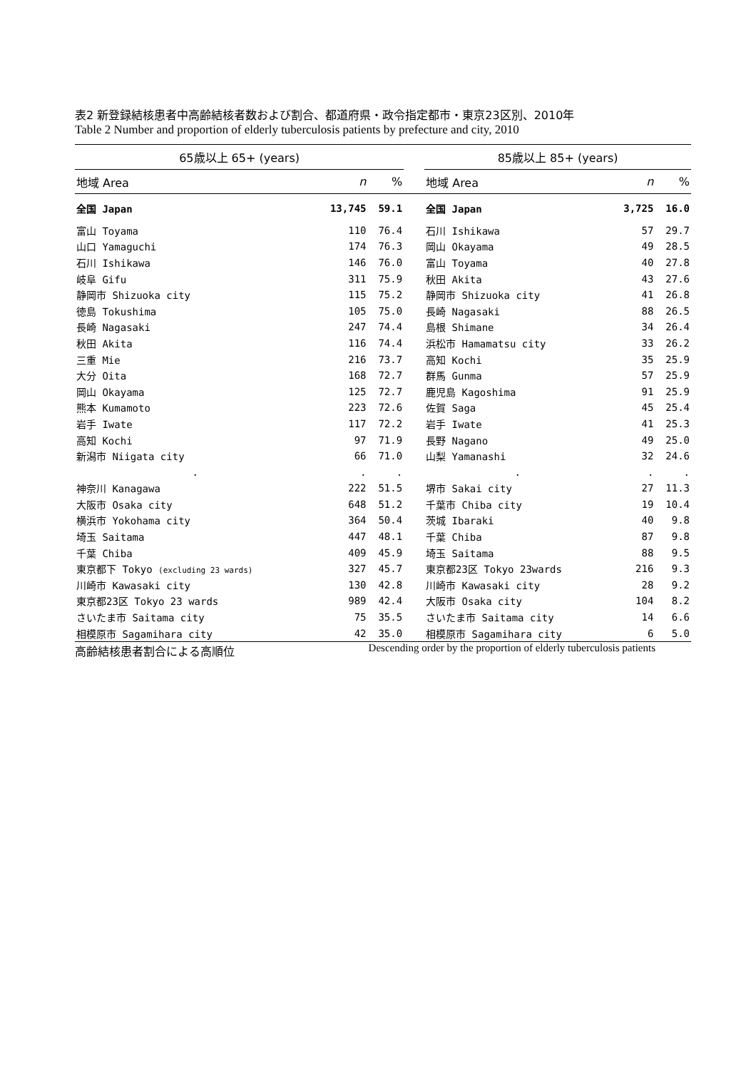表2 新登録結核患者中高齢結核者数および割合、都道府県・政令指定都市・東京23区別、2010年
Table 2 Number and proportion of elderly tuberculosis patients by prefecture and city, 2010
| 65歳以上 65+ (years) | | | | 85歳以上 85+ (years) | | |
| 地域 Area | n | % | | 地域 Area | n | % |
| 全国 Japan | 13,745 | 59.1 | | 全国 Japan | 3,725 | 16.0 |
| 富山 Toyama | 110 | 76.4 | | 石川 Ishikawa | 57 | 29.7 |
| 山口 Yamaguchi | 174 | 76.3 | | 岡山 Okayama | 49 | 28.5 |
| 石川 Ishikawa | 146 | 76.0 | | 富山 Toyama | 40 | 27.8 |
| 岐阜 Gifu | 311 | 75.9 | | 秋田 Akita | 43 | 27.6 |
| 静岡市 Shizuoka city | 115 | 75.2 | | 静岡市 Shizuoka city | 41 | 26.8 |
| 徳島 Tokushima | 105 | 75.0 | | 長崎 Nagasaki | 88 | 26.5 |
| 長崎 Nagasaki | 247 | 74.4 | | 島根 Shimane | 34 | 26.4 |
| 秋田 Akita | 116 | 74.4 | | 浜松市 Hamamatsu city | 33 | 26.2 |
| 三重 Mie | 216 | 73.7 | | 高知 Kochi | 35 | 25.9 |
| 大分 Oita | 168 | 72.7 | | 群馬 Gunma | 57 | 25.9 |
| 岡山 Okayama | 125 | 72.7 | | 鹿児島 Kagoshima | 91 | 25.9 |
| 熊本 Kumamoto | 223 | 72.6 | | 佐賀 Saga | 45 | 25.4 |
| 岩手 Iwate | 117 | 72.2 | | 岩手 Iwate | 41 | 25.3 |
| 高知 Kochi | 97 | 71.9 | | 長野 Nagano | 49 | 25.0 |
| 新潟市 Niigata city | 66 | 71.0 | | 山梨 Yamanashi | 32 | 24.6 |
| . | . | . | | . | . | . |
| 神奈川 Kanagawa | 222 | 51.5 | | 堺市 Sakai city | 27 | 11.3 |
| 大阪市 Osaka city | 648 | 51.2 | | 千葉市 Chiba city | 19 | 10.4 |
| 横浜市 Yokohama city | 364 | 50.4 | | 茨城 Ibaraki | 40 | 9.8 |
| 埼玉 Saitama | 447 | 48.1 | | 千葉 Chiba | 87 | 9.8 |
| 千葉 Chiba | 409 | 45.9 | | 埼玉 Saitama | 88 | 9.5 |
| 東京都下 Tokyo (excluding 23 wards) | 327 | 45.7 | | 東京都23区 Tokyo 23wards | 216 | 9.3 |
| 川崎市 Kawasaki city | 130 | 42.8 | | 川崎市 Kawasaki city | 28 | 9.2 |
| 東京都23区 Tokyo 23 wards | 989 | 42.4 | | 大阪市 Osaka city | 104 | 8.2 |
| さいたま市 Saitama city | 75 | 35.5 | | さいたま市 Saitama city | 14 | 6.6 |
| 相模原市 Sagamihara city | 42 | 35.0 | | 相模原市 Sagamihara city | 6 | 5.0 |
高齢結核患者割合による高順位 Descending order by the proportion of elderly tuberculosis patients